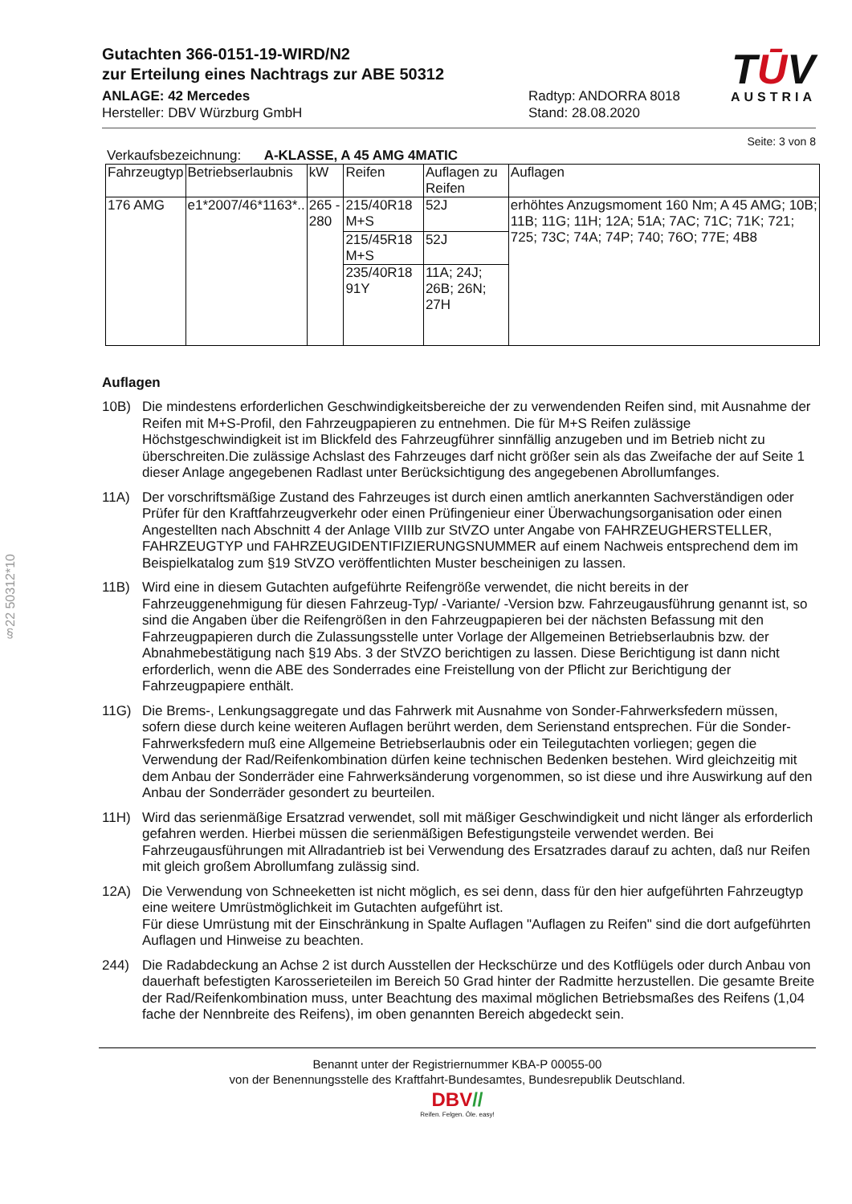TŪV
AUSTRIA
§22 50312*10
Gutachten 366-0151-19-WIRD/N2
zur Erteilung eines Nachtrags zur ABE 50312
ANLAGE: 42 Mercedes
Hersteller: DBV Würzburg GmbH
Radtyp: ANDORRA 8018
Stand: 28.08.2020
Seite: 3 von 8
Verkaufsbezeichnung: A-KLASSE, A 45 AMG 4MATIC
| Fahrzeugtyp | Betriebserlaubnis | kW | Reifen | Auflagen zu Reifen | Auflagen |
| --- | --- | --- | --- | --- | --- |
| 176 AMG | e1*2007/46*1163*.. | 265 - 280 | 215/40R18 M+S | 52J | erhöhtes Anzugsmoment 160 Nm; A 45 AMG; 10B; 11B; 11G; 11H; 12A; 51A; 7AC; 71C; 71K; 721; 725; 73C; 74A; 74P; 740; 76O; 77E; 4B8 |
| | | | 215/45R18 M+S | 52J | |
| | | | 235/40R18 91Y | 11A; 24J; 26B; 26N; 27H | |
Auflagen
10B) Die mindestens erforderlichen Geschwindigkeitsbereiche der zu verwendenden Reifen sind, mit Ausnahme der Reifen mit M+S-Profil, den Fahrzeugpapieren zu entnehmen. Die für M+S Reifen zulässige Höchstgeschwindigkeit ist im Blickfeld des Fahrzeugführer sinnfällig anzugeben und im Betrieb nicht zu überschreiten.Die zulässige Achslast des Fahrzeuges darf nicht größer sein als das Zweifache der auf Seite 1 dieser Anlage angegebenen Radlast unter Berücksichtigung des angegebenen Abrollumfanges.
11A) Der vorschriftsmäßige Zustand des Fahrzeuges ist durch einen amtlich anerkannten Sachverständigen oder Prüfer für den Kraftfahrzeugverkehr oder einen Prüfingenieur einer Überwachungsorganisation oder einen Angestellten nach Abschnitt 4 der Anlage VIIIb zur StVZO unter Angabe von FAHRZEUGHERSTELLER, FAHRZEUGTYP und FAHRZEUGIDENTIFIZIERUNGSNUMMER auf einem Nachweis entsprechend dem im Beispielkatalog zum §19 StVZO veröffentlichten Muster bescheinigen zu lassen.
11B) Wird eine in diesem Gutachten aufgeführte Reifengröße verwendet, die nicht bereits in der Fahrzeuggenehmigung für diesen Fahrzeug-Typ/ -Variante/ -Version bzw. Fahrzeugausführung genannt ist, so sind die Angaben über die Reifengrößen in den Fahrzeugpapieren bei der nächsten Befassung mit den Fahrzeugpapieren durch die Zulassungsstelle unter Vorlage der Allgemeinen Betriebserlaubnis bzw. der Abnahmebestätigung nach §19 Abs. 3 der StVZO berichtigen zu lassen. Diese Berichtigung ist dann nicht erforderlich, wenn die ABE des Sonderrades eine Freistellung von der Pflicht zur Berichtigung der Fahrzeugpapiere enthält.
11G) Die Brems-, Lenkungsaggregate und das Fahrwerk mit Ausnahme von Sonder-Fahrwerksfedern müssen, sofern diese durch keine weiteren Auflagen berührt werden, dem Serienstand entsprechen. Für die Sonder-Fahrwerksfedern muß eine Allgemeine Betriebserlaubnis oder ein Teilegutachten vorliegen; gegen die Verwendung der Rad/Reifenkombination dürfen keine technischen Bedenken bestehen. Wird gleichzeitig mit dem Anbau der Sonderräder eine Fahrwerksänderung vorgenommen, so ist diese und ihre Auswirkung auf den Anbau der Sonderräder gesondert zu beurteilen.
11H) Wird das serienmäßige Ersatzrad verwendet, soll mit mäßiger Geschwindigkeit und nicht länger als erforderlich gefahren werden. Hierbei müssen die serienmäßigen Befestigungsteile verwendet werden. Bei Fahrzeugausführungen mit Allradantrieb ist bei Verwendung des Ersatzrades darauf zu achten, daß nur Reifen mit gleich großem Abrollumfang zulässig sind.
12A) Die Verwendung von Schneeketten ist nicht möglich, es sei denn, dass für den hier aufgeführten Fahrzeugtyp eine weitere Umrüstmöglichkeit im Gutachten aufgeführt ist.
Für diese Umrüstung mit der Einschränkung in Spalte Auflagen "Auflagen zu Reifen" sind die dort aufgeführten Auflagen und Hinweise zu beachten.
244) Die Radabdeckung an Achse 2 ist durch Ausstellen der Heckschürze und des Kotflügels oder durch Anbau von dauerhaft befestigten Karosserieteilen im Bereich 50 Grad hinter der Radmitte herzustellen. Die gesamte Breite der Rad/Reifenkombination muss, unter Beachtung des maximal möglichen Betriebsmaßes des Reifens (1,04 fache der Nennbreite des Reifens), im oben genannten Bereich abgedeckt sein.
Benannt unter der Registriernummer KBA-P 00055-00
von der Benennungsstelle des Kraftfahrt-Bundesamtes, Bundesrepublik Deutschland.
DBV//
Reifen. Felgen. Öle. easy!